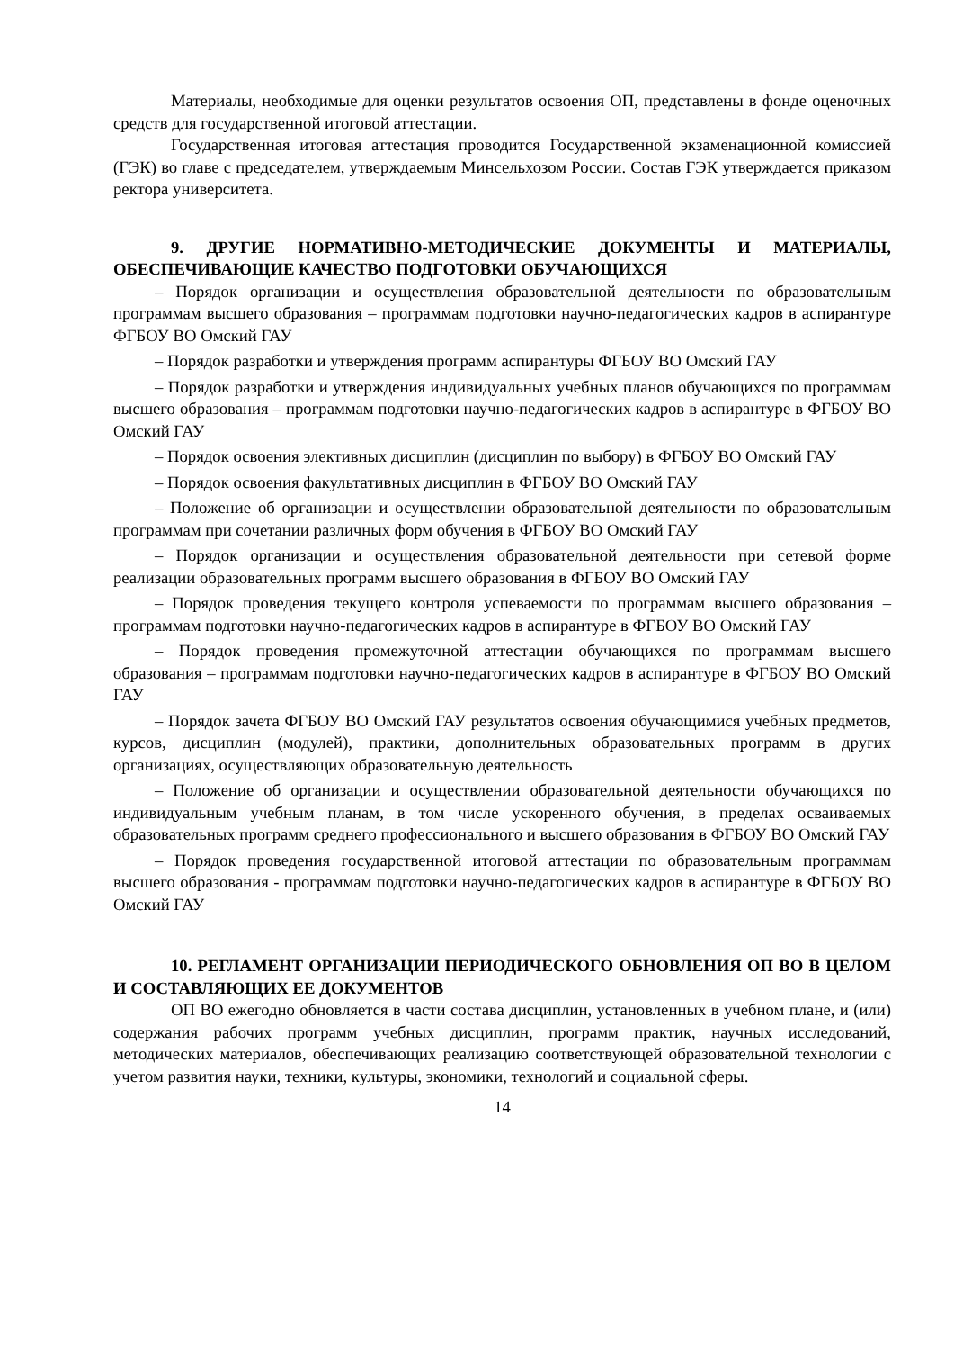Материалы, необходимые для оценки результатов освоения ОП, представлены в фонде оценочных средств для государственной итоговой аттестации.
Государственная итоговая аттестация проводится Государственной экзаменационной комиссией (ГЭК) во главе с председателем, утверждаемым Минсельхозом России. Состав ГЭК утверждается приказом ректора университета.
9. ДРУГИЕ НОРМАТИВНО-МЕТОДИЧЕСКИЕ ДОКУМЕНТЫ И МАТЕРИАЛЫ, ОБЕСПЕЧИВАЮЩИЕ КАЧЕСТВО ПОДГОТОВКИ ОБУЧАЮЩИХСЯ
– Порядок организации и осуществления образовательной деятельности по образовательным программам высшего образования – программам подготовки научно-педагогических кадров в аспирантуре ФГБОУ ВО Омский ГАУ
– Порядок разработки и утверждения программ аспирантуры ФГБОУ ВО Омский ГАУ
– Порядок разработки и утверждения индивидуальных учебных планов обучающихся по программам высшего образования – программам подготовки научно-педагогических кадров в аспирантуре в ФГБОУ ВО Омский ГАУ
– Порядок освоения элективных дисциплин (дисциплин по выбору) в ФГБОУ ВО Омский ГАУ
– Порядок освоения факультативных дисциплин в ФГБОУ ВО Омский ГАУ
– Положение об организации и осуществлении образовательной деятельности по образовательным программам при сочетании различных форм обучения в ФГБОУ ВО Омский ГАУ
– Порядок организации и осуществления образовательной деятельности при сетевой форме реализации образовательных программ высшего образования в ФГБОУ ВО Омский ГАУ
– Порядок проведения текущего контроля успеваемости по программам высшего образования – программам подготовки научно-педагогических кадров в аспирантуре в ФГБОУ ВО Омский ГАУ
– Порядок проведения промежуточной аттестации обучающихся по программам высшего образования – программам подготовки научно-педагогических кадров в аспирантуре в ФГБОУ ВО Омский ГАУ
– Порядок зачета ФГБОУ ВО Омский ГАУ результатов освоения обучающимися учебных предметов, курсов, дисциплин (модулей), практики, дополнительных образовательных программ в других организациях, осуществляющих образовательную деятельность
– Положение об организации и осуществлении образовательной деятельности обучающихся по индивидуальным учебным планам, в том числе ускоренного обучения, в пределах осваиваемых образовательных программ среднего профессионального и высшего образования в ФГБОУ ВО Омский ГАУ
– Порядок проведения государственной итоговой аттестации по образовательным программам высшего образования - программам подготовки научно-педагогических кадров в аспирантуре в ФГБОУ ВО Омский ГАУ
10. РЕГЛАМЕНТ ОРГАНИЗАЦИИ ПЕРИОДИЧЕСКОГО ОБНОВЛЕНИЯ ОП ВО В ЦЕЛОМ И СОСТАВЛЯЮЩИХ ЕЕ ДОКУМЕНТОВ
ОП ВО ежегодно обновляется в части состава дисциплин, установленных в учебном плане, и (или) содержания рабочих программ учебных дисциплин, программ практик, научных исследований, методических материалов, обеспечивающих реализацию соответствующей образовательной технологии с учетом развития науки, техники, культуры, экономики, технологий и социальной сферы.
14